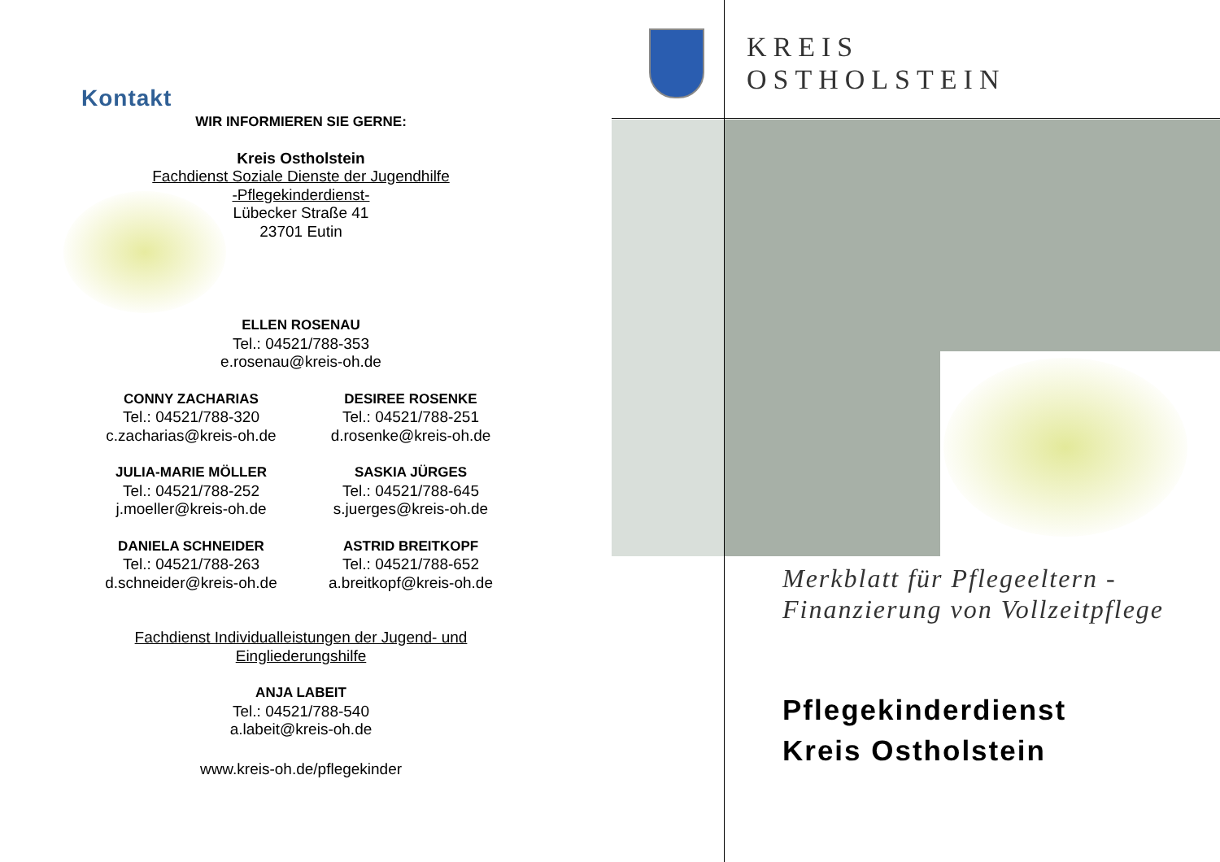Kontakt
WIR INFORMIEREN SIE GERNE:
Kreis Ostholstein
Fachdienst Soziale Dienste der Jugendhilfe
-Pflegekinderdienst-
Lübecker Straße 41
23701 Eutin
ELLEN ROSENAU
Tel.: 04521/788-353
e.rosenau@kreis-oh.de
CONNY ZACHARIAS
Tel.: 04521/788-320
c.zacharias@kreis-oh.de
DESIREE ROSENKE
Tel.: 04521/788-251
d.rosenke@kreis-oh.de
JULIA-MARIE MÖLLER
Tel.: 04521/788-252
j.moeller@kreis-oh.de
SASKIA JÜRGES
Tel.: 04521/788-645
s.juerges@kreis-oh.de
DANIELA SCHNEIDER
Tel.: 04521/788-263
d.schneider@kreis-oh.de
ASTRID BREITKOPF
Tel.: 04521/788-652
a.breitkopf@kreis-oh.de
Fachdienst Individualleistungen der Jugend- und
Eingliederungshilfe
ANJA LABEIT
Tel.: 04521/788-540
a.labeit@kreis-oh.de
www.kreis-oh.de/pflegekinder
KREIS
OSTHOLSTEIN
Merkblatt für Pflegeeltern -
Finanzierung von Vollzeitpflege
Pflegekinderdienst
Kreis Ostholstein